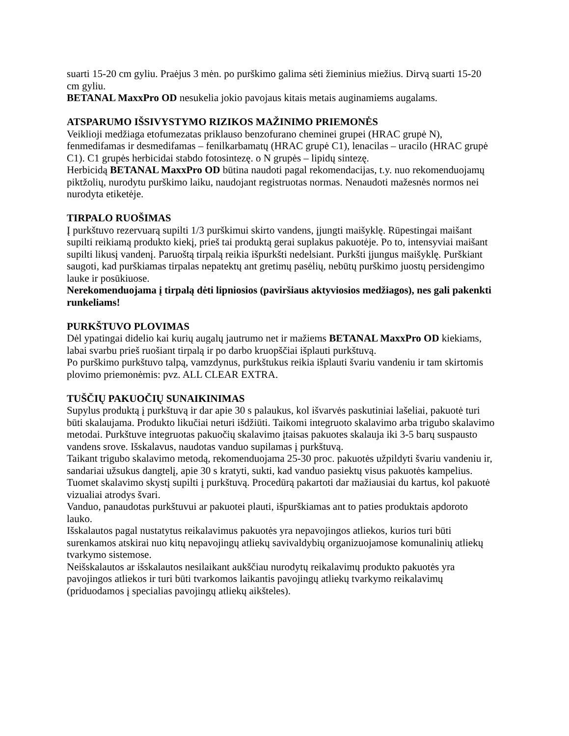suarti 15-20 cm gyliu. Praėjus 3 mėn. po purškimo galima sėti žieminius miežius. Dirvą suarti 15-20 cm gyliu.
BETANAL MaxxPro OD nesukelia jokio pavojaus kitais metais auginamiems augalams.
ATSPARUMO IŠSIVYSTYMO RIZIKOS MAŽINIMO PRIEMONĖS
Veiklioji medžiaga etofumezatas priklauso benzofurano cheminei grupei (HRAC grupė N), fenmedifamas ir desmedifamas – fenilkarbamatų (HRAC grupė C1), lenacilas – uracilo (HRAC grupė C1). C1 grupės herbicidai stabdo fotosintezę. o N grupės – lipidų sintezę.
Herbicidą BETANAL MaxxPro OD būtina naudoti pagal rekomendacijas, t.y. nuo rekomenduojamų piktžolių, nurodytu purškimo laiku, naudojant registruotas normas. Nenaudoti mažesnės normos nei nurodyta etiketėje.
TIRPALO RUOŠIMAS
Į purkštuvo rezervuarą supilti 1/3 purškimui skirto vandens, įjungti maišyklę. Rūpestingai maišant supilti reikiamą produkto kiekį, prieš tai produktą gerai suplakus pakuotėje. Po to, intensyviai maišant supilti likusį vandenį. Paruoštą tirpalą reikia išpurkšti nedelsiant. Purkšti įjungus maišyklę. Purškiant saugoti, kad purškiamas tirpalas nepatektų ant gretimų pasėlių, nebūtų purškimo juostų persidengimo lauke ir posūkiuose.
Nerekomenduojama į tirpalą dėti lipniosios (paviršiaus aktyviosios medžiagos), nes gali pakenkti runkeliams!
PURKŠTUVO PLOVIMAS
Dėl ypatingai didelio kai kurių augalų jautrumo net ir mažiems BETANAL MaxxPro OD kiekiams, labai svarbu prieš ruošiant tirpalą ir po darbo kruopščiai išplauti purkštuvą.
Po purškimo purkštuvo talpą, vamzdynus, purkštukus reikia išplauti švariu vandeniu ir tam skirtomis plovimo priemonėmis: pvz. ALL CLEAR EXTRA.
TUŠČIŲ PAKUOČIŲ SUNAIKINIMAS
Supylus produktą į purkštuvą ir dar apie 30 s palaukus, kol išvarvės paskutiniai lašeliai, pakuotė turi būti skalaujama. Produkto likučiai neturi išdžiūti. Taikomi integruoto skalavimo arba trigubo skalavimo metodai. Purkštuve integruotas pakuočių skalavimo įtaisas pakuotes skalauja iki 3-5 barų suspausto vandens srove. Išskalavus, naudotas vanduo supilamas į purkštuvą.
Taikant trigubo skalavimo metodą, rekomenduojama 25-30 proc. pakuotės užpildyti švariu vandeniu ir, sandariai užsukus dangtelį, apie 30 s kratyti, sukti, kad vanduo pasiektų visus pakuotės kampelius. Tuomet skalavimo skystį supilti į purkštuvą. Procedūrą pakartoti dar mažiausiai du kartus, kol pakuotė vizualiai atrodys švari.
Vanduo, panaudotas purkštuvui ar pakuotei plauti, išpurškiamas ant to paties produktais apdoroto lauko.
Išskalautos pagal nustatytus reikalavimus pakuotės yra nepavojingos atliekos, kurios turi būti surenkamos atskirai nuo kitų nepavojingų atliekų savivaldybių organizuojamose komunalinių atliekų tvarkymo sistemose.
Neišskalautos ar išskalautos nesilaikant aukščiau nurodytų reikalavimų produkto pakuotės yra pavojingos atliekos ir turi būti tvarkomos laikantis pavojingų atliekų tvarkymo reikalavimų (priduodamos į specialias pavojingų atliekų aikšteles).